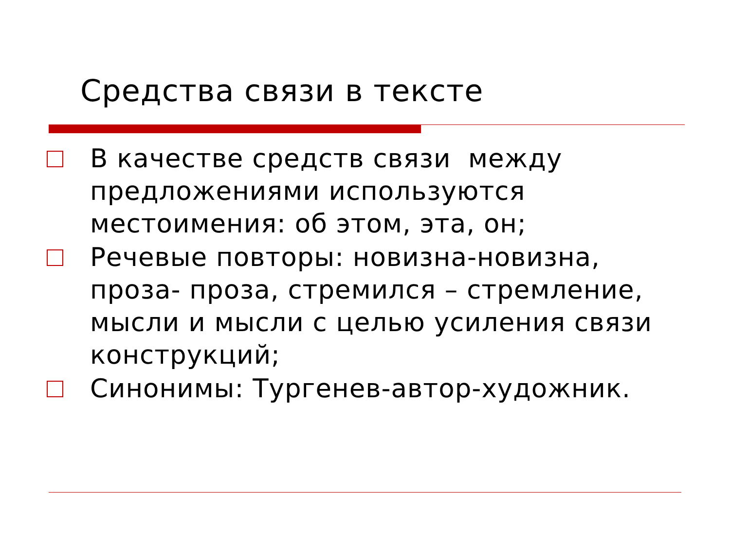Средства связи в тексте
В качестве средств связи между предложениями используются местоимения: об этом, эта, он;
Речевые повторы: новизна-новизна, проза- проза, стремился – стремление, мысли и мысли с целью усиления связи конструкций;
Синонимы: Тургенев-автор-художник.